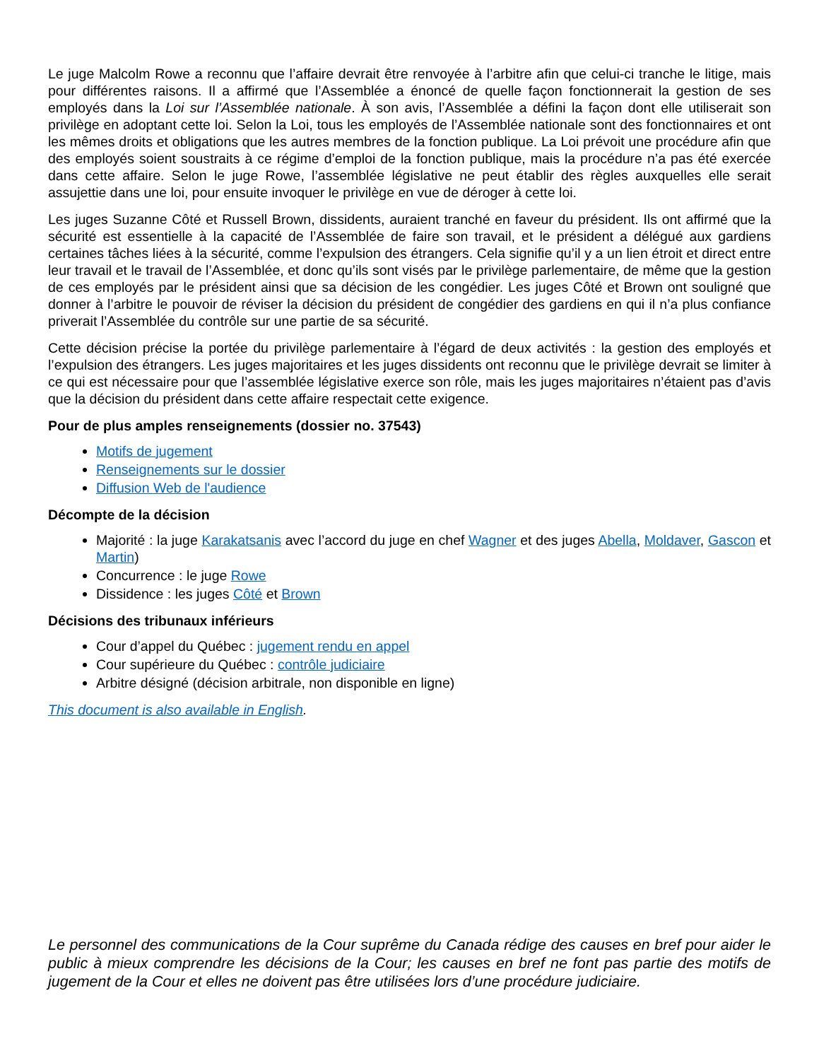Le juge Malcolm Rowe a reconnu que l’affaire devrait être renvoyée à l’arbitre afin que celui-ci tranche le litige, mais pour différentes raisons. Il a affirmé que l’Assemblée a énoncé de quelle façon fonctionnerait la gestion de ses employés dans la Loi sur l’Assemblée nationale. À son avis, l’Assemblée a défini la façon dont elle utiliserait son privilège en adoptant cette loi. Selon la Loi, tous les employés de l’Assemblée nationale sont des fonctionnaires et ont les mêmes droits et obligations que les autres membres de la fonction publique. La Loi prévoit une procédure afin que des employés soient soustraits à ce régime d’emploi de la fonction publique, mais la procédure n’a pas été exercée dans cette affaire. Selon le juge Rowe, l’assemblée législative ne peut établir des règles auxquelles elle serait assujettie dans une loi, pour ensuite invoquer le privilège en vue de déroger à cette loi.
Les juges Suzanne Côté et Russell Brown, dissidents, auraient tranché en faveur du président. Ils ont affirmé que la sécurité est essentielle à la capacité de l’Assemblée de faire son travail, et le président a délégué aux gardiens certaines tâches liées à la sécurité, comme l’expulsion des étrangers. Cela signifie qu’il y a un lien étroit et direct entre leur travail et le travail de l’Assemblée, et donc qu’ils sont visés par le privilège parlementaire, de même que la gestion de ces employés par le président ainsi que sa décision de les congédier. Les juges Côté et Brown ont souligné que donner à l’arbitre le pouvoir de réviser la décision du président de congédier des gardiens en qui il n’a plus confiance priverait l’Assemblée du contrôle sur une partie de sa sécurité.
Cette décision précise la portée du privilège parlementaire à l’égard de deux activités : la gestion des employés et l’expulsion des étrangers. Les juges majoritaires et les juges dissidents ont reconnu que le privilège devrait se limiter à ce qui est nécessaire pour que l’assemblée législative exerce son rôle, mais les juges majoritaires n’étaient pas d’avis que la décision du président dans cette affaire respectait cette exigence.
Pour de plus amples renseignements (dossier no. 37543)
Motifs de jugement
Renseignements sur le dossier
Diffusion Web de l'audience
Décompte de la décision
Majorité : la juge Karakatsanis avec l’accord du juge en chef Wagner et des juges Abella, Moldaver, Gascon et Martin)
Concurrence : le juge Rowe
Dissidence : les juges Côté et Brown
Décisions des tribunaux inférieurs
Cour d’appel du Québec : jugement rendu en appel
Cour supérieure du Québec : contrôle judiciaire
Arbitre désigné (décision arbitrale, non disponible en ligne)
This document is also available in English.
Le personnel des communications de la Cour suprême du Canada rédige des causes en bref pour aider le public à mieux comprendre les décisions de la Cour; les causes en bref ne font pas partie des motifs de jugement de la Cour et elles ne doivent pas être utilisées lors d’une procédure judiciaire.